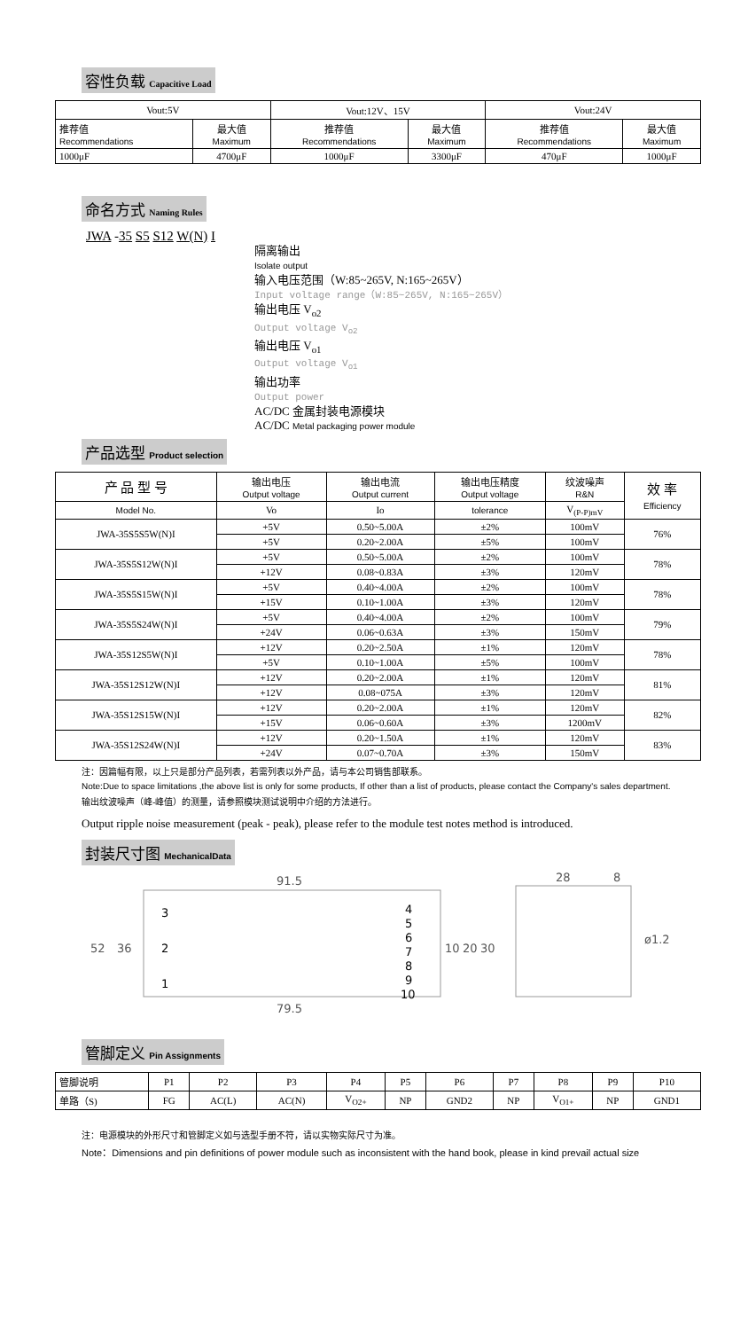容性负载 Capacitive Load
| Vout:5V | | Vout:12V、15V | | Vout:24V | |
| 推荐值 Recommendations | 最大值 Maximum | 推荐值 Recommendations | 最大值 Maximum | 推荐值 Recommendations | 最大值 Maximum |
| 1000μF | 4700μF | 1000μF | 3300μF | 470μF | 1000μF |
命名方式 Naming Rules
JWA -35 S5 S12 W(N) I
隔离输出
Isolate output
输入电压范围（W:85~265V, N:165~265V）
Input voltage range（W:85~265V, N:165~265V）
输出电压 V<sub>o2</sub>
Output voltage V<sub>o2</sub>
输出电压 V<sub>o1</sub>
Output voltage V<sub>o1</sub>
输出功率
Output power
AC/DC 金属封装电源模块
AC/DC Metal packaging power module
产品选型 Product selection
| 产 品 型 号 | 输出电压 Output voltage | 输出电流 Output current | 输出电压精度 Output voltage | 纹波噪声 R&N | 效 率 Efficiency |
| Model No. | Vo | Io | tolerance | V<sub>(P-P)mV</sub> | |
| JWA-35S5S5W(N)I | +5V | 0.50~5.00A | ±2% | 100mV | 76% |
| | +5V | 0.20~2.00A | ±5% | 100mV | |
| JWA-35S5S12W(N)I | +5V | 0.50~5.00A | ±2% | 100mV | 78% |
| | +12V | 0.08~0.83A | ±3% | 120mV | |
| JWA-35S5S15W(N)I | +5V | 0.40~4.00A | ±2% | 100mV | 78% |
| | +15V | 0.10~1.00A | ±3% | 120mV | |
| JWA-35S5S24W(N)I | +5V | 0.40~4.00A | ±2% | 100mV | 79% |
| | +24V | 0.06~0.63A | ±3% | 150mV | |
| JWA-35S12S5W(N)I | +12V | 0.20~2.50A | ±1% | 120mV | 78% |
| | +5V | 0.10~1.00A | ±5% | 100mV | |
| JWA-35S12S12W(N)I | +12V | 0.20~2.00A | ±1% | 120mV | 81% |
| | +12V | 0.08~075A | ±3% | 120mV | |
| JWA-35S12S15W(N)I | +12V | 0.20~2.00A | ±1% | 120mV | 82% |
| | +15V | 0.06~0.60A | ±3% | 1200mV | |
| JWA-35S12S24W(N)I | +12V | 0.20~1.50A | ±1% | 120mV | 83% |
| | +24V | 0.07~0.70A | ±3% | 150mV | |
注：因篇幅有限，以上只是部分产品列表，若需列表以外产品，请与本公司销售部联系。
Note:Due to space limitations ,the above list is only for some products, If other than a list of products, please contact the Company's sales department.
输出纹波噪声（峰-峰值）的测量，请参照模块测试说明中介绍的方法进行。
Output ripple noise measurement (peak - peak), please refer to the module test notes method is introduced.
封装尺寸图 MechanicalData
91.5
79.5
52
36
3
2
1
4
5
6
7
8
9
10
10
20
30
28
8
ø1.2
管脚定义 Pin Assignments
| 管脚说明 | P1 | P2 | P3 | P4 | P5 | P6 | P7 | P8 | P9 | P10 |
| 单路（S) | FG | AC(L) | AC(N) | V<sub>O2+</sub> | NP | GND2 | NP | V<sub>O1+</sub> | NP | GND1 |
注：电源模块的外形尺寸和管脚定义如与选型手册不符，请以实物实际尺寸为准。
Note：Dimensions and pin definitions of power module such as inconsistent with the hand book, please in kind prevail actual size